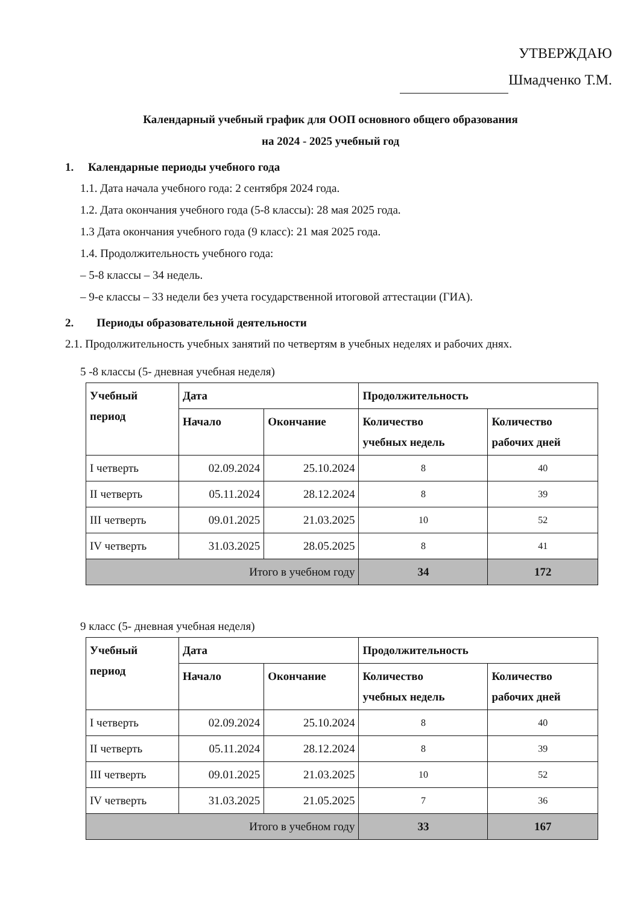УТВЕРЖДАЮ
Шмадченко Т.М.
Календарный учебный график для ООП основного общего образования
на 2024 - 2025 учебный год
1. Календарные периоды учебного года
1.1. Дата начала учебного года: 2 сентября 2024 года.
1.2. Дата окончания учебного года (5-8 классы): 28 мая 2025 года.
1.3 Дата окончания учебного года (9 класс): 21 мая 2025 года.
1.4. Продолжительность учебного года:
– 5-8 классы – 34 недель.
– 9-е классы – 33 недели без учета государственной итоговой аттестации (ГИА).
2. Периоды образовательной деятельности
2.1. Продолжительность учебных занятий по четвертям в учебных неделях и рабочих днях.
5 -8 классы (5- дневная учебная неделя)
| Учебный период | Дата | | Продолжительность | |
| --- | --- | --- | --- | --- |
| | Начало | Окончание | Количество учебных недель | Количество рабочих дней |
| I четверть | 02.09.2024 | 25.10.2024 | 8 | 40 |
| II четверть | 05.11.2024 | 28.12.2024 | 8 | 39 |
| III четверть | 09.01.2025 | 21.03.2025 | 10 | 52 |
| IV четверть | 31.03.2025 | 28.05.2025 | 8 | 41 |
| Итого в учебном году | | | 34 | 172 |
9 класс (5- дневная учебная неделя)
| Учебный период | Дата | | Продолжительность | |
| --- | --- | --- | --- | --- |
| | Начало | Окончание | Количество учебных недель | Количество рабочих дней |
| I четверть | 02.09.2024 | 25.10.2024 | 8 | 40 |
| II четверть | 05.11.2024 | 28.12.2024 | 8 | 39 |
| III четверть | 09.01.2025 | 21.03.2025 | 10 | 52 |
| IV четверть | 31.03.2025 | 21.05.2025 | 7 | 36 |
| Итого в учебном году | | | 33 | 167 |